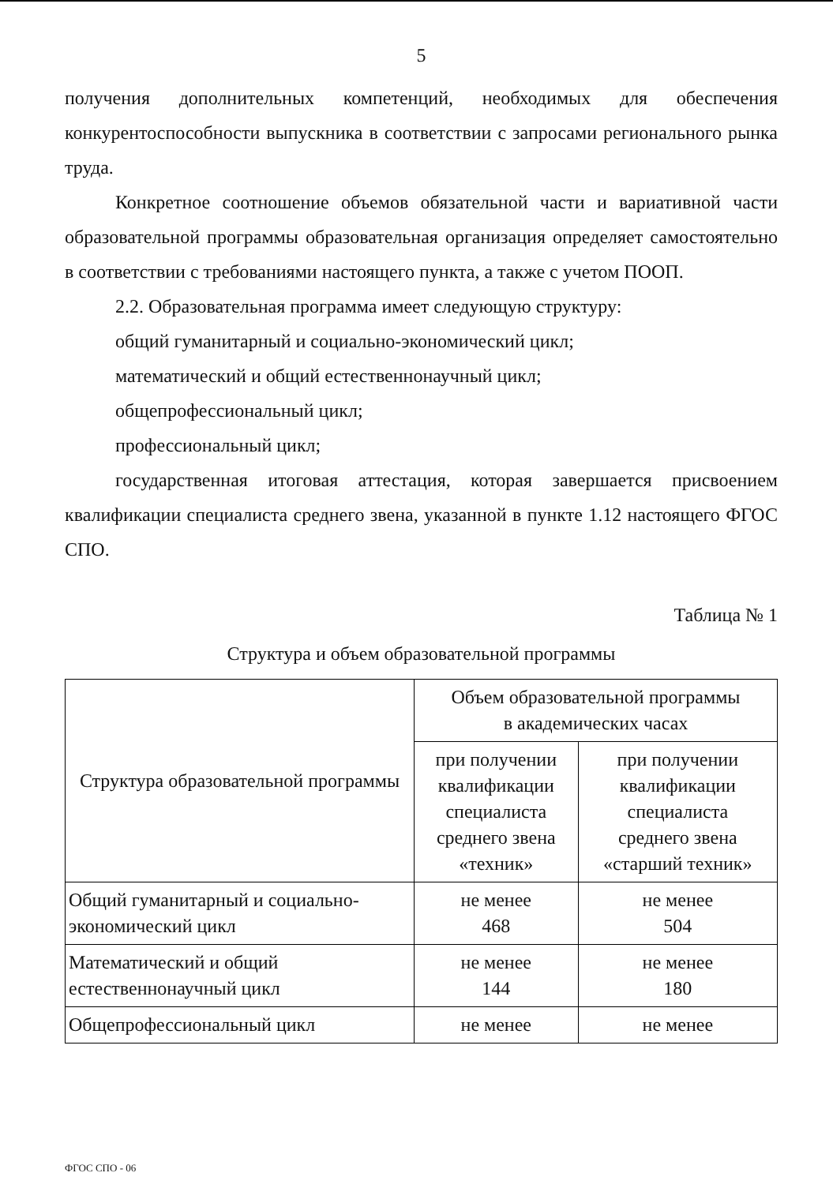5
получения дополнительных компетенций, необходимых для обеспечения конкурентоспособности выпускника в соответствии с запросами регионального рынка труда.
Конкретное соотношение объемов обязательной части и вариативной части образовательной программы образовательная организация определяет самостоятельно в соответствии с требованиями настоящего пункта, а также с учетом ПООП.
2.2. Образовательная программа имеет следующую структуру:
общий гуманитарный и социально-экономический цикл;
математический и общий естественнонаучный цикл;
общепрофессиональный цикл;
профессиональный цикл;
государственная итоговая аттестация, которая завершается присвоением квалификации специалиста среднего звена, указанной в пункте 1.12 настоящего ФГОС СПО.
Таблица № 1
Структура и объем образовательной программы
| Структура образовательной программы | Объем образовательной программы в академических часах | |
| --- | --- | --- |
| | при получении квалификации специалиста среднего звена «техник» | при получении квалификации специалиста среднего звена «старший техник» |
| Общий гуманитарный и социально-экономический цикл | не менее 468 | не менее 504 |
| Математический и общий естественнонаучный цикл | не менее 144 | не менее 180 |
| Общепрофессиональный цикл | не менее | не менее |
ФГОС СПО - 06